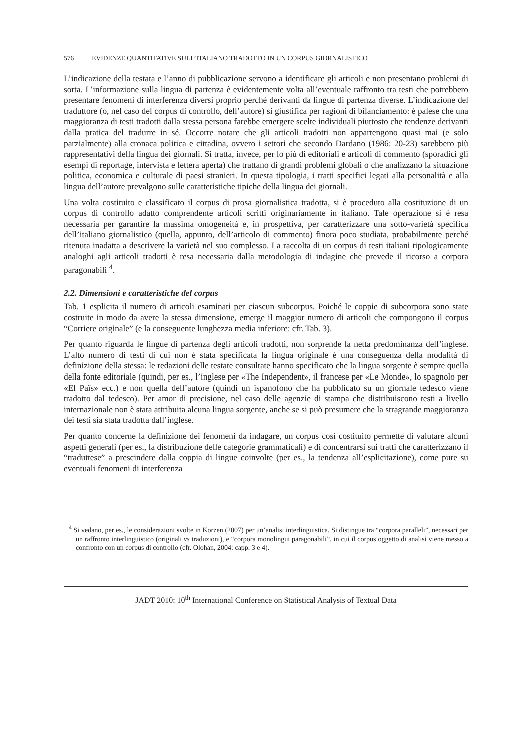576 EVIDENZE QUANTITATIVE SULL’ITALIANO TRADOTTO IN UN CORPUS GIORNALISTICO
L’indicazione della testata e l’anno di pubblicazione servono a identificare gli articoli e non presentano problemi di sorta. L’informazione sulla lingua di partenza è evidentemente volta all’eventuale raffronto tra testi che potrebbero presentare fenomeni di interferenza diversi proprio perché derivanti da lingue di partenza diverse. L’indicazione del traduttore (o, nel caso del corpus di controllo, dell’autore) si giustifica per ragioni di bilanciamento: è palese che una maggioranza di testi tradotti dalla stessa persona farebbe emergere scelte individuali piuttosto che tendenze derivanti dalla pratica del tradurre in sé. Occorre notare che gli articoli tradotti non appartengono quasi mai (e solo parzialmente) alla cronaca politica e cittadina, ovvero i settori che secondo Dardano (1986: 20-23) sarebbero più rappresentativi della lingua dei giornali. Si tratta, invece, per lo più di editoriali e articoli di commento (sporadici gli esempi di reportage, intervista e lettera aperta) che trattano di grandi problemi globali o che analizzano la situazione politica, economica e culturale di paesi stranieri. In questa tipologia, i tratti specifici legati alla personalità e alla lingua dell’autore prevalgono sulle caratteristiche tipiche della lingua dei giornali.
Una volta costituito e classificato il corpus di prosa giornalistica tradotta, si è proceduto alla costituzione di un corpus di controllo adatto comprendente articoli scritti originariamente in italiano. Tale operazione si è resa necessaria per garantire la massima omogeneità e, in prospettiva, per caratterizzare una sotto-varietà specifica dell’italiano giornalistico (quella, appunto, dell’articolo di commento) finora poco studiata, probabilmente perché ritenuta inadatta a descrivere la varietà nel suo complesso. La raccolta di un corpus di testi italiani tipologicamente analoghi agli articoli tradotti è resa necessaria dalla metodologia di indagine che prevede il ricorso a corpora paragonabili <sup>4</sup>.
2.2. Dimensioni e caratteristiche del corpus
Tab. 1 esplicita il numero di articoli esaminati per ciascun subcorpus. Poiché le coppie di subcorpora sono state costruite in modo da avere la stessa dimensione, emerge il maggior numero di articoli che compongono il corpus “Corriere originale” (e la conseguente lunghezza media inferiore: cfr. Tab. 3).
Per quanto riguarda le lingue di partenza degli articoli tradotti, non sorprende la netta predominanza dell’inglese. L’alto numero di testi di cui non è stata specificata la lingua originale è una conseguenza della modalità di definizione della stessa: le redazioni delle testate consultate hanno specificato che la lingua sorgente è sempre quella della fonte editoriale (quindi, per es., l’inglese per «The Independent», il francese per «Le Monde», lo spagnolo per «El Païs» ecc.) e non quella dell’autore (quindi un ispanofono che ha pubblicato su un giornale tedesco viene tradotto dal tedesco). Per amor di precisione, nel caso delle agenzie di stampa che distribuiscono testi a livello internazionale non è stata attribuita alcuna lingua sorgente, anche se si può presumere che la stragrande maggioranza dei testi sia stata tradotta dall’inglese.
Per quanto concerne la definizione dei fenomeni da indagare, un corpus così costituito permette di valutare alcuni aspetti generali (per es., la distribuzione delle categorie grammaticali) e di concentrarsi sui tratti che caratterizzano il “traduttese” a prescindere dalla coppia di lingue coinvolte (per es., la tendenza all’esplicitazione), come pure su eventuali fenomeni di interferenza
<sup>4</sup> Si vedano, per es., le considerazioni svolte in Korzen (2007) per un’analisi interlinguistica. Si distingue tra “corpora paralleli”, necessari per un raffronto interlinguistico (originali vs traduzioni), e “corpora monolingui paragonabili”, in cui il corpus oggetto di analisi viene messo a confronto con un corpus di controllo (cfr. Olohan, 2004: capp. 3 e 4).
JADT 2010: 10<sup>th</sup> International Conference on Statistical Analysis of Textual Data